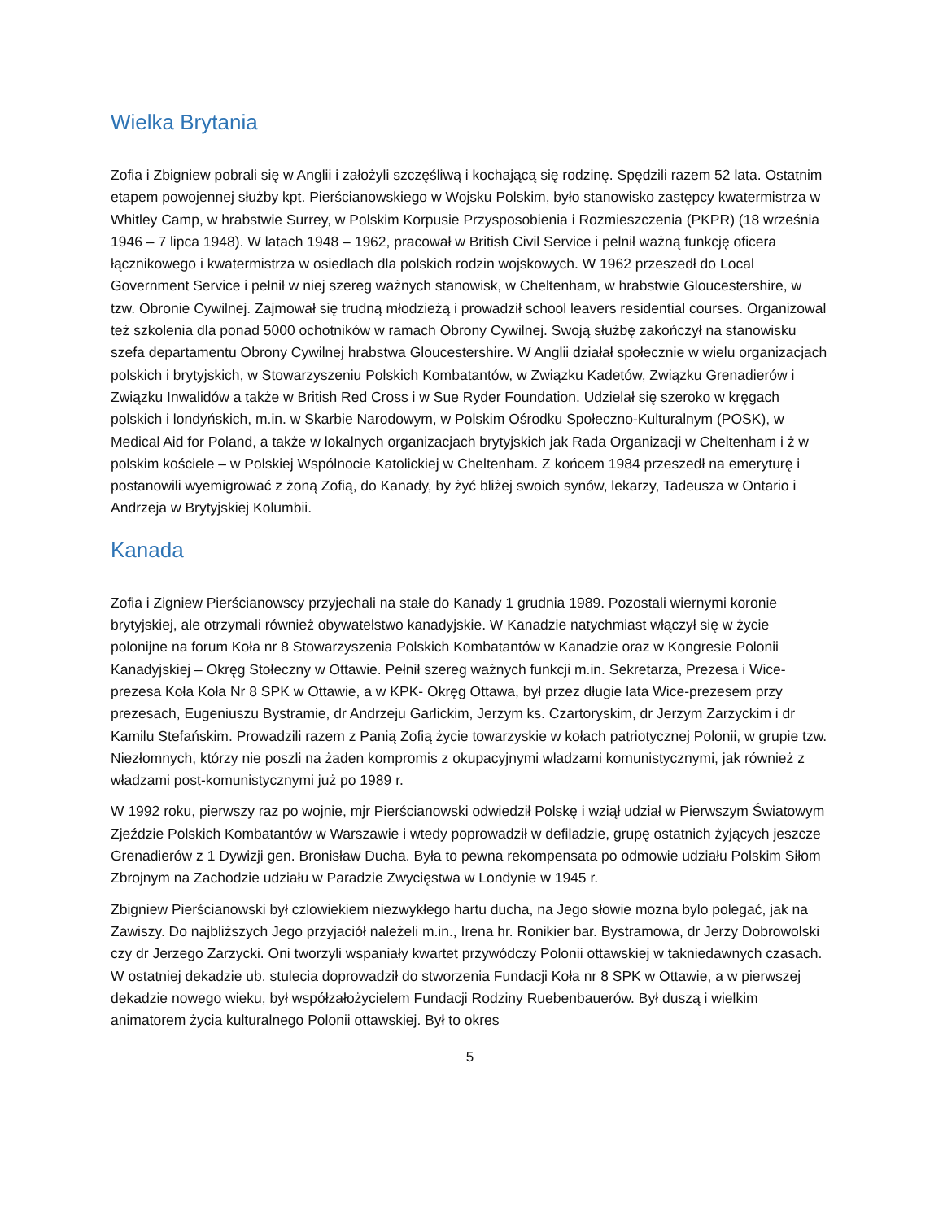Wielka Brytania
Zofia i Zbigniew pobrali się w Anglii i założyli szczęśliwą i kochającą się rodzinę. Spędzili razem 52 lata. Ostatnim etapem powojennej służby kpt. Pierścianowskiego w Wojsku Polskim, było stanowisko zastępcy kwatermistrza w Whitley Camp, w hrabstwie Surrey, w Polskim Korpusie Przysposobienia i Rozmieszczenia (PKPR) (18 września 1946 – 7 lipca 1948). W latach 1948 – 1962, pracował w British Civil Service i pelnił ważną funkcję oficera łącznikowego i kwatermistrza w osiedlach dla polskich rodzin wojskowych. W 1962 przeszedł do Local Government Service i pełnił w niej szereg ważnych stanowisk, w Cheltenham, w hrabstwie Gloucestershire, w tzw. Obronie Cywilnej. Zajmował się trudną młodzieżą i prowadził school leavers residential courses. Organizowal też szkolenia dla ponad 5000 ochotników w ramach Obrony Cywilnej. Swoją służbę zakończył na stanowisku szefa departamentu Obrony Cywilnej hrabstwa Gloucestershire. W Anglii działał społecznie w wielu organizacjach polskich i brytyjskich, w Stowarzyszeniu Polskich Kombatantów, w Związku Kadetów, Związku Grenadierów i Związku Inwalidów a także w British Red Cross i w Sue Ryder Foundation. Udzielał się szeroko w kręgach polskich i londyńskich, m.in. w Skarbie Narodowym, w Polskim Ośrodku Społeczno-Kulturalnym (POSK), w Medical Aid for Poland, a także w lokalnych organizacjach brytyjskich jak Rada Organizacji w Cheltenham i ż w polskim kościele – w Polskiej Wspólnocie Katolickiej w Cheltenham. Z końcem 1984 przeszedł na emeryturę i postanowili wyemigrować z żoną Zofią, do Kanady, by żyć bliżej swoich synów, lekarzy, Tadeusza w Ontario i Andrzeja w Brytyjskiej Kolumbii.
Kanada
Zofia i Zigniew Pierścianowscy przyjechali na stałe do Kanady 1 grudnia 1989. Pozostali wiernymi koronie brytyjskiej, ale otrzymali również obywatelstwo kanadyjskie. W Kanadzie natychmiast włączył się w życie polonijne na forum Koła nr 8 Stowarzyszenia Polskich Kombatantów w Kanadzie oraz w Kongresie Polonii Kanadyjskiej – Okręg Stołeczny w Ottawie. Pełnił szereg ważnych funkcji m.in. Sekretarza, Prezesa i Wice-prezesa Koła Koła Nr 8 SPK w Ottawie, a w KPK- Okręg Ottawa, był przez długie lata Wice-prezesem przy prezesach, Eugeniuszu Bystramie, dr Andrzeju Garlickim, Jerzym ks. Czartoryskim, dr Jerzym Zarzyckim i dr Kamilu Stefańskim. Prowadzili razem z Panią Zofią życie towarzyskie w kołach patriotycznej Polonii, w grupie tzw. Niezłomnych, którzy nie poszli na żaden kompromis z okupacyjnymi wladzami komunistycznymi, jak również z władzami post-komunistycznymi już po 1989 r.
W 1992 roku, pierwszy raz po wojnie, mjr Pierścianowski odwiedził Polskę i wziął udział w Pierwszym Światowym Zjeździe Polskich Kombatantów w Warszawie i wtedy poprowadził w defiladzie, grupę ostatnich żyjących jeszcze Grenadierów z 1 Dywizji gen. Bronisław Ducha. Była to pewna rekompensata po odmowie udziału Polskim Siłom Zbrojnym na Zachodzie udziału w Paradzie Zwycięstwa w Londynie w 1945 r.
Zbigniew Pierścianowski był czlowiekiem niezwykłego hartu ducha, na Jego słowie mozna bylo polegać, jak na Zawiszy. Do najbliższych Jego przyjaciół należeli m.in., Irena hr. Ronikier bar. Bystramowa, dr Jerzy Dobrowolski czy dr Jerzego Zarzycki. Oni tworzyli wspaniały kwartet przywódczy Polonii ottawskiej w takniedawnych czasach. W ostatniej dekadzie ub. stulecia doprowadził do stworzenia Fundacji Koła nr 8 SPK w Ottawie, a w pierwszej dekadzie nowego wieku, był współzałożycielem Fundacji Rodziny Ruebenbauerów. Był duszą i wielkim animatorem życia kulturalnego Polonii ottawskiej. Był to okres
5